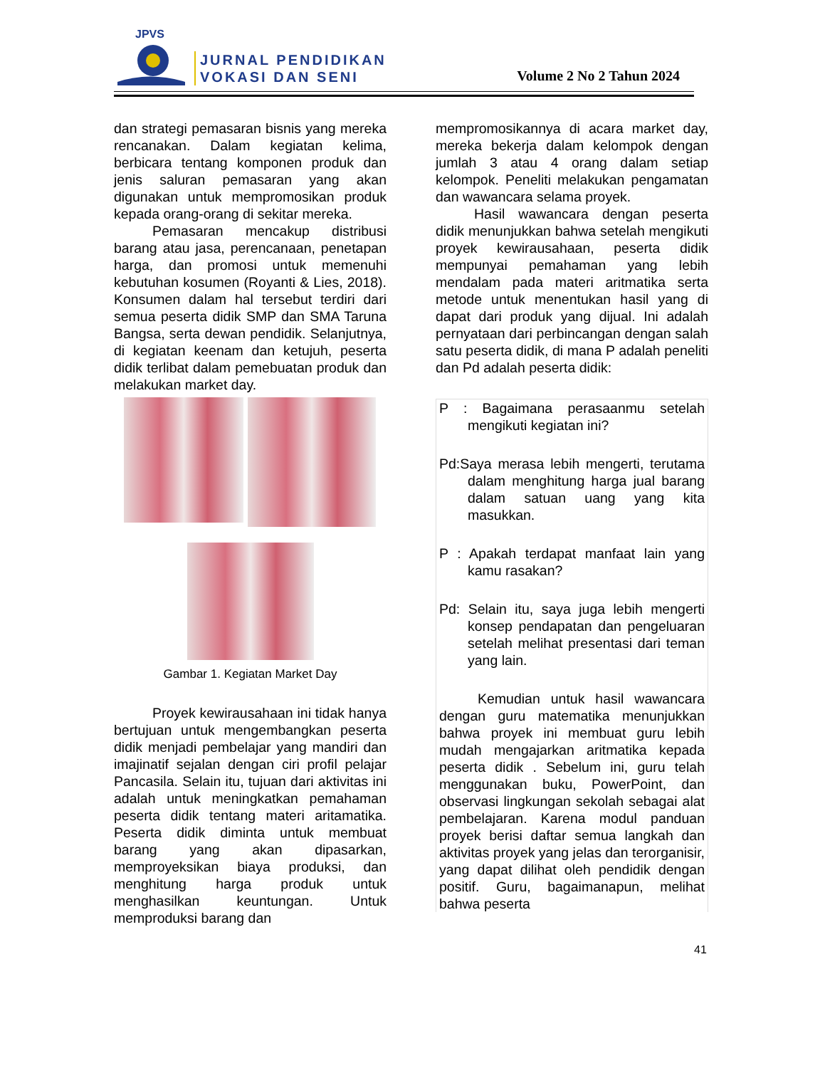JPVS
JURNAL PENDIDIKAN
VOKASI DAN SENI
Volume 2 No 2 Tahun 2024
dan strategi pemasaran bisnis yang mereka rencanakan. Dalam kegiatan kelima, berbicara tentang komponen produk dan jenis saluran pemasaran yang akan digunakan untuk mempromosikan produk kepada orang-orang di sekitar mereka.
Pemasaran mencakup distribusi barang atau jasa, perencanaan, penetapan harga, dan promosi untuk memenuhi kebutuhan kosumen (Royanti & Lies, 2018). Konsumen dalam hal tersebut terdiri dari semua peserta didik SMP dan SMA Taruna Bangsa, serta dewan pendidik. Selanjutnya, di kegiatan keenam dan ketujuh, peserta didik terlibat dalam pemebuatan produk dan melakukan market day.
Gambar 1. Kegiatan Market Day
Proyek kewirausahaan ini tidak hanya bertujuan untuk mengembangkan peserta didik menjadi pembelajar yang mandiri dan imajinatif sejalan dengan ciri profil pelajar Pancasila. Selain itu, tujuan dari aktivitas ini adalah untuk meningkatkan pemahaman peserta didik tentang materi aritamatika. Peserta didik diminta untuk membuat barang yang akan dipasarkan, memproyeksikan biaya produksi, dan menghitung harga produk untuk menghasilkan keuntungan. Untuk memproduksi barang dan
mempromosikannya di acara market day, mereka bekerja dalam kelompok dengan jumlah 3 atau 4 orang dalam setiap kelompok. Peneliti melakukan pengamatan dan wawancara selama proyek.
Hasil wawancara dengan peserta didik menunjukkan bahwa setelah mengikuti proyek kewirausahaan, peserta didik mempunyai pemahaman yang lebih mendalam pada materi aritmatika serta metode untuk menentukan hasil yang di dapat dari produk yang dijual. Ini adalah pernyataan dari perbincangan dengan salah satu peserta didik, di mana P adalah peneliti dan Pd adalah peserta didik:
P : Bagaimana perasaanmu setelah mengikuti kegiatan ini?
Pd:Saya merasa lebih mengerti, terutama dalam menghitung harga jual barang dalam satuan uang yang kita masukkan.
P : Apakah terdapat manfaat lain yang kamu rasakan?
Pd: Selain itu, saya juga lebih mengerti konsep pendapatan dan pengeluaran setelah melihat presentasi dari teman yang lain.
Kemudian untuk hasil wawancara dengan guru matematika menunjukkan bahwa proyek ini membuat guru lebih mudah mengajarkan aritmatika kepada peserta didik . Sebelum ini, guru telah menggunakan buku, PowerPoint, dan observasi lingkungan sekolah sebagai alat pembelajaran. Karena modul panduan proyek berisi daftar semua langkah dan aktivitas proyek yang jelas dan terorganisir, yang dapat dilihat oleh pendidik dengan positif. Guru, bagaimanapun, melihat bahwa peserta
41